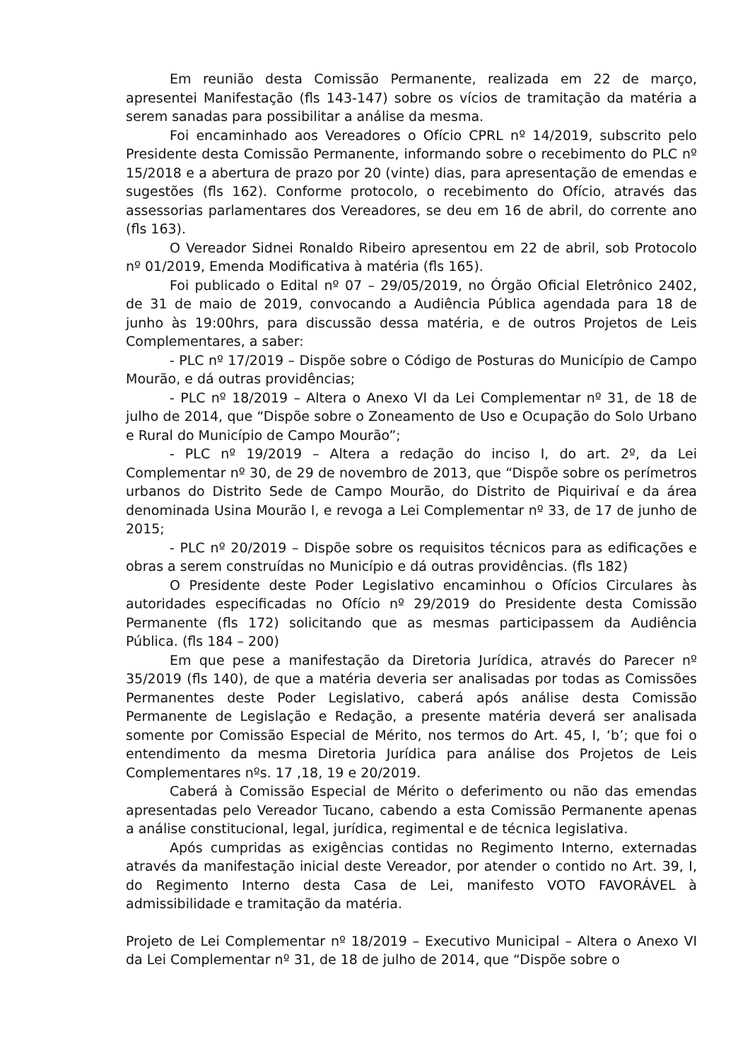Em reunião desta Comissão Permanente, realizada em 22 de março, apresentei Manifestação (fls 143-147) sobre os vícios de tramitação da matéria a serem sanadas para possibilitar a análise da mesma.
Foi encaminhado aos Vereadores o Ofício CPRL nº 14/2019, subscrito pelo Presidente desta Comissão Permanente, informando sobre o recebimento do PLC nº 15/2018 e a abertura de prazo por 20 (vinte) dias, para apresentação de emendas e sugestões (fls 162). Conforme protocolo, o recebimento do Ofício, através das assessorias parlamentares dos Vereadores, se deu em 16 de abril, do corrente ano (fls 163).
O Vereador Sidnei Ronaldo Ribeiro apresentou em 22 de abril, sob Protocolo nº 01/2019, Emenda Modificativa à matéria (fls 165).
Foi publicado o Edital nº 07 – 29/05/2019, no Órgão Oficial Eletrônico 2402, de 31 de maio de 2019, convocando a Audiência Pública agendada para 18 de junho às 19:00hrs, para discussão dessa matéria, e de outros Projetos de Leis Complementares, a saber:
- PLC nº 17/2019 – Dispõe sobre o Código de Posturas do Município de Campo Mourão, e dá outras providências;
- PLC nº 18/2019 – Altera o Anexo VI da Lei Complementar nº 31, de 18 de julho de 2014, que “Dispõe sobre o Zoneamento de Uso e Ocupação do Solo Urbano e Rural do Município de Campo Mourão”;
- PLC nº 19/2019 – Altera a redação do inciso I, do art. 2º, da Lei Complementar nº 30, de 29 de novembro de 2013, que “Dispõe sobre os perímetros urbanos do Distrito Sede de Campo Mourão, do Distrito de Piquirivaí e da área denominada Usina Mourão I, e revoga a Lei Complementar nº 33, de 17 de junho de 2015;
- PLC nº 20/2019 – Dispõe sobre os requisitos técnicos para as edificações e obras a serem construídas no Município e dá outras providências. (fls 182)
O Presidente deste Poder Legislativo encaminhou o Ofícios Circulares às autoridades especificadas no Ofício nº 29/2019 do Presidente desta Comissão Permanente (fls 172) solicitando que as mesmas participassem da Audiência Pública. (fls 184 – 200)
Em que pese a manifestação da Diretoria Jurídica, através do Parecer nº 35/2019 (fls 140), de que a matéria deveria ser analisadas por todas as Comissões Permanentes deste Poder Legislativo, caberá após análise desta Comissão Permanente de Legislação e Redação, a presente matéria deverá ser analisada somente por Comissão Especial de Mérito, nos termos do Art. 45, I, ‘b’; que foi o entendimento da mesma Diretoria Jurídica para análise dos Projetos de Leis Complementares nºs. 17 ,18, 19 e 20/2019.
Caberá à Comissão Especial de Mérito o deferimento ou não das emendas apresentadas pelo Vereador Tucano, cabendo a esta Comissão Permanente apenas a análise constitucional, legal, jurídica, regimental e de técnica legislativa.
Após cumpridas as exigências contidas no Regimento Interno, externadas através da manifestação inicial deste Vereador, por atender o contido no Art. 39, I, do Regimento Interno desta Casa de Lei, manifesto VOTO FAVORÁVEL à admissibilidade e tramitação da matéria.
Projeto de Lei Complementar nº 18/2019 – Executivo Municipal – Altera o Anexo VI da Lei Complementar nº 31, de 18 de julho de 2014, que “Dispõe sobre o